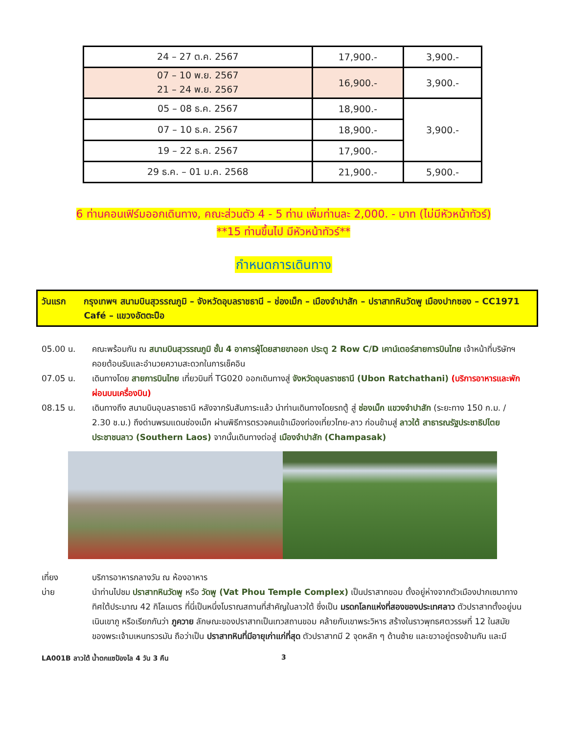| 24 – 27 ต.ค. 2567 | 17,900.- | 3,900.- |
| 07 – 10 พ.ย. 2567 21 – 24 พ.ย. 2567 | 16,900.- | 3,900.- |
| 05 – 08 ธ.ค. 2567 | 18,900.- | 3,900.- |
| 07 – 10 ธ.ค. 2567 | 18,900.- | |
| 19 – 22 ธ.ค. 2567 | 17,900.- | |
| 29 ธ.ค. – 01 ม.ค. 2568 | 21,900.- | 5,900.- |
6 ท่านคอนเฟิร์มออกเดินทาง, คณะส่วนตัว 4 - 5 ท่าน เพิ่มท่านละ 2,000. - บาท (ไม่มีหัวหน้าทัวร์)
**15 ท่านขึ้นไป มีหัวหน้าทัวร์**
กำหนดการเดินทาง
วันแรก กรุงเทพฯ สนามบินสุวรรณภูมิ – จังหวัดอุบลราชธานี – ช่องเม็ก – เมืองจำปาสัก – ปราสาทหินวัดพู เมืองปากซอง – CC1971 Café – แขวงอัตตะปือ
05.00 น. คณะพร้อมกัน ณ สนามบินสุวรรณภูมิ ชั้น 4 อาคารผู้โดยสายขาออก ประตู 2 Row C/D เคาน์เตอร์สายการบินไทย เจ้าหน้าที่บริษัทฯ คอยต้อนรับและอำนวยความสะดวกในการเช็คอิน
07.05 น. เดินทางโดย สายการบินไทย เที่ยวบินที่ TG020 ออกเดินทางสู่ จังหวัดอุบลราชธานี (Ubon Ratchathani) (บริการอาหารและพักผ่อนบนเครื่องบิน)
08.15 น. เดินทางถึง สนามบินอุบลราชธานี หลังจากรับสัมภาระแล้ว นำท่านเดินทางโดยรถตู้ สู่ ช่องเม็ก แขวงจำปาสัก (ระยะทาง 150 ก.ม. / 2.30 ช.ม.) ถึงด่านพรมแดนช่องเม็ก ผ่านพิธีการตรวจคนเข้าเมืองท่องเที่ยวไทย-ลาว ก่อนข้ามสู่ ลาวใต้ สาธารณรัฐประชาธิปไตยประชาชนลาว (Southern Laos) จากนั้นเดินทางต่อสู่ เมืองจำปาสัก (Champasak)
เที่ยง บริการอาหารกลางวัน ณ ห้องอาหาร
บ่าย นำท่านไปชม ปราสาทหินวัดพู หรือ วัดพู (Vat Phou Temple Complex) เป็นปราสาทขอม ตั้งอยู่ห่างจากตัวเมืองปากเซมาทางทิศใต้ประมาณ 42 กิโลเมตร ที่นี่เป็นหนึ่งโบราณสถานที่สำคัญในลาวใต้ ซึ่งเป็น มรดกโลกแห่งที่สองของประเทศลาว ตัวปราสาทตั้งอยู่บนเนินเขาภู หรือเรียกกันว่า ภูควาย ลักษณะของปราสาทเป็นเทวสถานขอม คล้ายกับเขาพระวิหาร สร้างในราวพุทธศตวรรษที่ 12 ในสมัยของพระเจ้ามเหนทรวรมัน ถือว่าเป็น ปราสาทหินที่มีอายุเก่าแก่ที่สุด ตัวปราสาทมี 2 จุดหลัก ๆ ด้านซ้าย และขวาอยู่ตรงข้ามกัน และมี
LA001B ลาวใต้ น้ำตกแซป้องไล 4 วัน 3 คืน 3